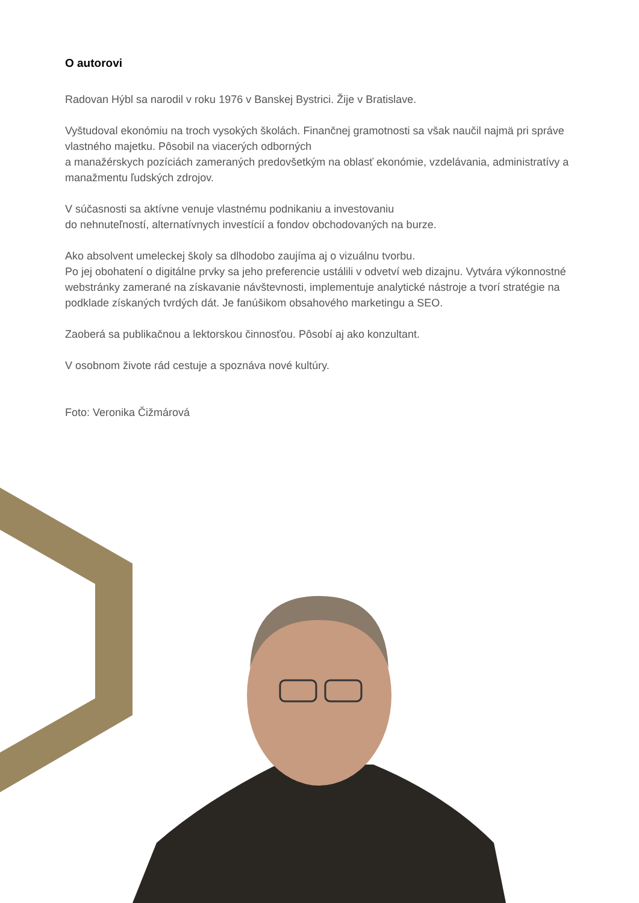O autorovi
Radovan Hýbl sa narodil v roku 1976 v Banskej Bystrici. Žije v Bratislave.
Vyštudoval ekonómiu na troch vysokých školách. Finančnej gramotnosti sa však naučil najmä pri správe vlastného majetku. Pôsobil na viacerých odborných
a manažérskych pozíciách zameraných predovšetkým na oblasť ekonómie, vzdelávania, administratívy a manažmentu ľudských zdrojov.
V súčasnosti sa aktívne venuje vlastnému podnikaniu a investovaniu
do nehnuteľností, alternatívnych investícií a fondov obchodovaných na burze.
Ako absolvent umeleckej školy sa dlhodobo zaujíma aj o vizuálnu tvorbu.
Po jej obohatení o digitálne prvky sa jeho preferencie ustálili v odvetví web dizajnu. Vytvára výkonnostné webstránky zamerané na získavanie návštevnosti, implementuje analytické nástroje a tvorí stratégie na podklade získaných tvrdých dát. Je fanúšikom obsahového marketingu a SEO.
Zaoberá sa publikačnou a lektorskou činnosťou. Pôsobí aj ako konzultant.
V osobnom živote rád cestuje a spoznáva nové kultúry.
Foto: Veronika Čižmárová